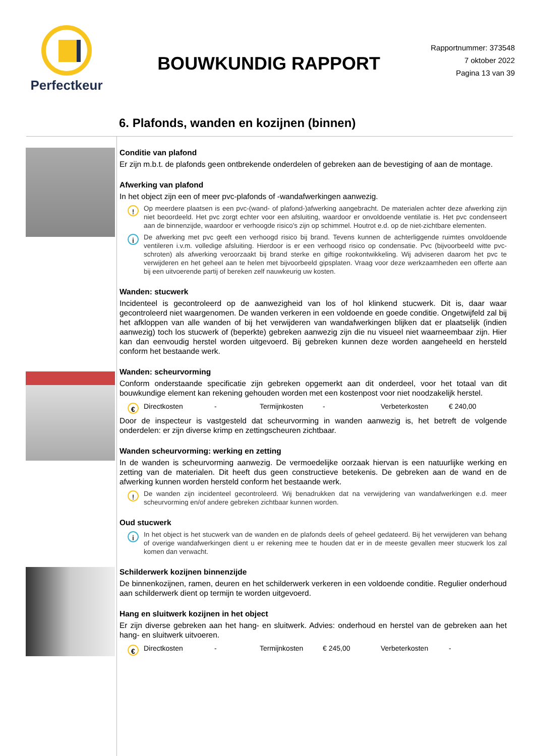Perfectkeur
BOUWKUNDIG RAPPORT
Rapportnummer: 373548
7 oktober 2022
Pagina 13 van 39
6. Plafonds, wanden en kozijnen (binnen)
Conditie van plafond
Er zijn m.b.t. de plafonds geen ontbrekende onderdelen of gebreken aan de bevestiging of aan de montage.
Afwerking van plafond
In het object zijn een of meer pvc-plafonds of -wandafwerkingen aanwezig.
!
Op meerdere plaatsen is een pvc-(wand- of plafond-)afwerking aangebracht. De materialen achter deze afwerking zijn niet beoordeeld. Het pvc zorgt echter voor een afsluiting, waardoor er onvoldoende ventilatie is. Het pvc condenseert aan de binnenzijde, waardoor er verhoogde risico's zijn op schimmel. Houtrot e.d. op de niet-zichtbare elementen.
i
De afwerking met pvc geeft een verhoogd risico bij brand. Tevens kunnen de achterliggende ruimtes onvoldoende ventileren i.v.m. volledige afsluiting. Hierdoor is er een verhoogd risico op condensatie. Pvc (bijvoorbeeld witte pvc-schroten) als afwerking veroorzaakt bij brand sterke en giftige rookontwikkeling. Wij adviseren daarom het pvc te verwijderen en het geheel aan te helen met bijvoorbeeld gipsplaten. Vraag voor deze werkzaamheden een offerte aan bij een uitvoerende partij of bereken zelf nauwkeurig uw kosten.
Wanden: stucwerk
Incidenteel is gecontroleerd op de aanwezigheid van los of hol klinkend stucwerk. Dit is, daar waar gecontroleerd niet waargenomen. De wanden verkeren in een voldoende en goede conditie. Ongetwijfeld zal bij het afkloppen van alle wanden of bij het verwijderen van wandafwerkingen blijken dat er plaatselijk (indien aanwezig) toch los stucwerk of (beperkte) gebreken aanwezig zijn die nu visueel niet waarneembaar zijn. Hier kan dan eenvoudig herstel worden uitgevoerd. Bij gebreken kunnen deze worden aangeheeld en hersteld conform het bestaande werk.
Wanden: scheurvorming
Conform onderstaande specificatie zijn gebreken opgemerkt aan dit onderdeel, voor het totaal van dit bouwkundige element kan rekening gehouden worden met een kostenpost voor niet noodzakelijk herstel.
€
Directkosten - Termijnkosten - Verbeterkosten € 240,00
Door de inspecteur is vastgesteld dat scheurvorming in wanden aanwezig is, het betreft de volgende onderdelen: er zijn diverse krimp en zettingscheuren zichtbaar.
Wanden scheurvorming: werking en zetting
In de wanden is scheurvorming aanwezig. De vermoedelijke oorzaak hiervan is een natuurlijke werking en zetting van de materialen. Dit heeft dus geen constructieve betekenis. De gebreken aan de wand en de afwerking kunnen worden hersteld conform het bestaande werk.
!
De wanden zijn incidenteel gecontroleerd. Wij benadrukken dat na verwijdering van wandafwerkingen e.d. meer scheurvorming en/of andere gebreken zichtbaar kunnen worden.
Oud stucwerk
i
In het object is het stucwerk van de wanden en de plafonds deels of geheel gedateerd. Bij het verwijderen van behang of overige wandafwerkingen dient u er rekening mee te houden dat er in de meeste gevallen meer stucwerk los zal komen dan verwacht.
Schilderwerk kozijnen binnenzijde
De binnenkozijnen, ramen, deuren en het schilderwerk verkeren in een voldoende conditie. Regulier onderhoud aan schilderwerk dient op termijn te worden uitgevoerd.
Hang en sluitwerk kozijnen in het object
Er zijn diverse gebreken aan het hang- en sluitwerk. Advies: onderhoud en herstel van de gebreken aan het hang- en sluitwerk uitvoeren.
€
Directkosten - Termijnkosten € 245,00 Verbeterkosten -